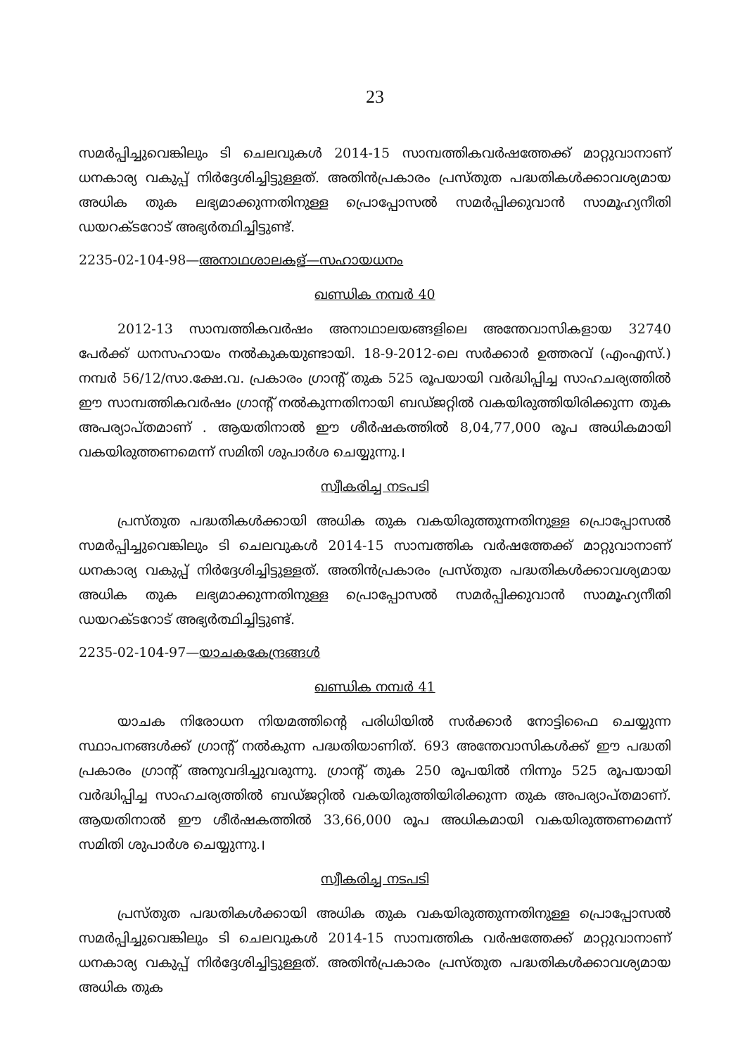23
സമർപ്പിച്ചുവെങ്കിലും ടി ചെലവുകൾ 2014-15 സാമ്പത്തികവർഷത്തേക്ക് മാറ്റുവാനാണ് ധനകാര്യ വകുപ്പ് നിർദ്ദേശിച്ചിട്ടുള്ളത്. അതിൻപ്രകാരം പ്രസ്തുത പദ്ധതികൾക്കാവശ്യമായ അധിക തുക ലഭ്യമാക്കുന്നതിനുള്ള പ്രൊപ്പോസൽ സമർപ്പിക്കുവാൻ സാമൂഹ്യനീതി ഡയറക്ടറോട് അഭ്യർത്ഥിച്ചിട്ടുണ്ട്.
2235-02-104-98—അനാഥശാലകള്—സഹായധനം
ഖണ്ഡിക നമ്പർ 40
2012-13 സാമ്പത്തികവർഷം അനാഥാലയങ്ങളിലെ അന്തേവാസികളായ 32740 പേർക്ക് ധനസഹായം നൽകുകയുണ്ടായി. 18-9-2012-ലെ സർക്കാർ ഉത്തരവ് (എംഎസ്.) നമ്പർ 56/12/സാ.ക്ഷേ.വ. പ്രകാരം ഗ്രാന്റ് തുക 525 രൂപയായി വർദ്ധിപ്പിച്ച സാഹചര്യത്തിൽ ഈ സാമ്പത്തികവർഷം ഗ്രാന്റ് നൽകുന്നതിനായി ബഡ്ജറ്റിൽ വകയിരുത്തിയിരിക്കുന്ന തുക അപര്യാപ്തമാണ് . ആയതിനാൽ ഈ ശീർഷകത്തിൽ 8,04,77,000 രൂപ അധികമായി വകയിരുത്തണമെന്ന് സമിതി ശുപാർശ ചെയ്യുന്നു.।
സ്വീകരിച്ച നടപടി
പ്രസ്തുത പദ്ധതികൾക്കായി അധിക തുക വകയിരുത്തുന്നതിനുള്ള പ്രൊപ്പോസൽ സമർപ്പിച്ചുവെങ്കിലും ടി ചെലവുകൾ 2014-15 സാമ്പത്തിക വർഷത്തേക്ക് മാറ്റുവാനാണ് ധനകാര്യ വകുപ്പ് നിർദ്ദേശിച്ചിട്ടുള്ളത്. അതിൻപ്രകാരം പ്രസ്തുത പദ്ധതികൾക്കാവശ്യമായ അധിക തുക ലഭ്യമാക്കുന്നതിനുള്ള പ്രൊപ്പോസൽ സമർപ്പിക്കുവാൻ സാമൂഹ്യനീതി ഡയറക്ടറോട് അഭ്യർത്ഥിച്ചിട്ടുണ്ട്.
2235-02-104-97—യാചകകേന്ദ്രങ്ങൾ
ഖണ്ഡിക നമ്പർ 41
യാചക നിരോധന നിയമത്തിന്റെ പരിധിയിൽ സർക്കാർ നോട്ടിഫൈ ചെയ്യുന്ന സ്ഥാപനങ്ങൾക്ക് ഗ്രാന്റ് നൽകുന്ന പദ്ധതിയാണിത്. 693 അന്തേവാസികൾക്ക് ഈ പദ്ധതി പ്രകാരം ഗ്രാന്റ് അനുവദിച്ചുവരുന്നു. ഗ്രാന്റ് തുക 250 രൂപയിൽ നിന്നും 525 രൂപയായി വർദ്ധിപ്പിച്ച സാഹചര്യത്തിൽ ബഡ്ജറ്റിൽ വകയിരുത്തിയിരിക്കുന്ന തുക അപര്യാപ്തമാണ്. ആയതിനാൽ ഈ ശീർഷകത്തിൽ 33,66,000 രൂപ അധികമായി വകയിരുത്തണമെന്ന് സമിതി ശുപാർശ ചെയ്യുന്നു.।
സ്വീകരിച്ച നടപടി
പ്രസ്തുത പദ്ധതികൾക്കായി അധിക തുക വകയിരുത്തുന്നതിനുള്ള പ്രൊപ്പോസൽ സമർപ്പിച്ചുവെങ്കിലും ടി ചെലവുകൾ 2014-15 സാമ്പത്തിക വർഷത്തേക്ക് മാറ്റുവാനാണ് ധനകാര്യ വകുപ്പ് നിർദ്ദേശിച്ചിട്ടുള്ളത്. അതിൻപ്രകാരം പ്രസ്തുത പദ്ധതികൾക്കാവശ്യമായ അധിക തുക